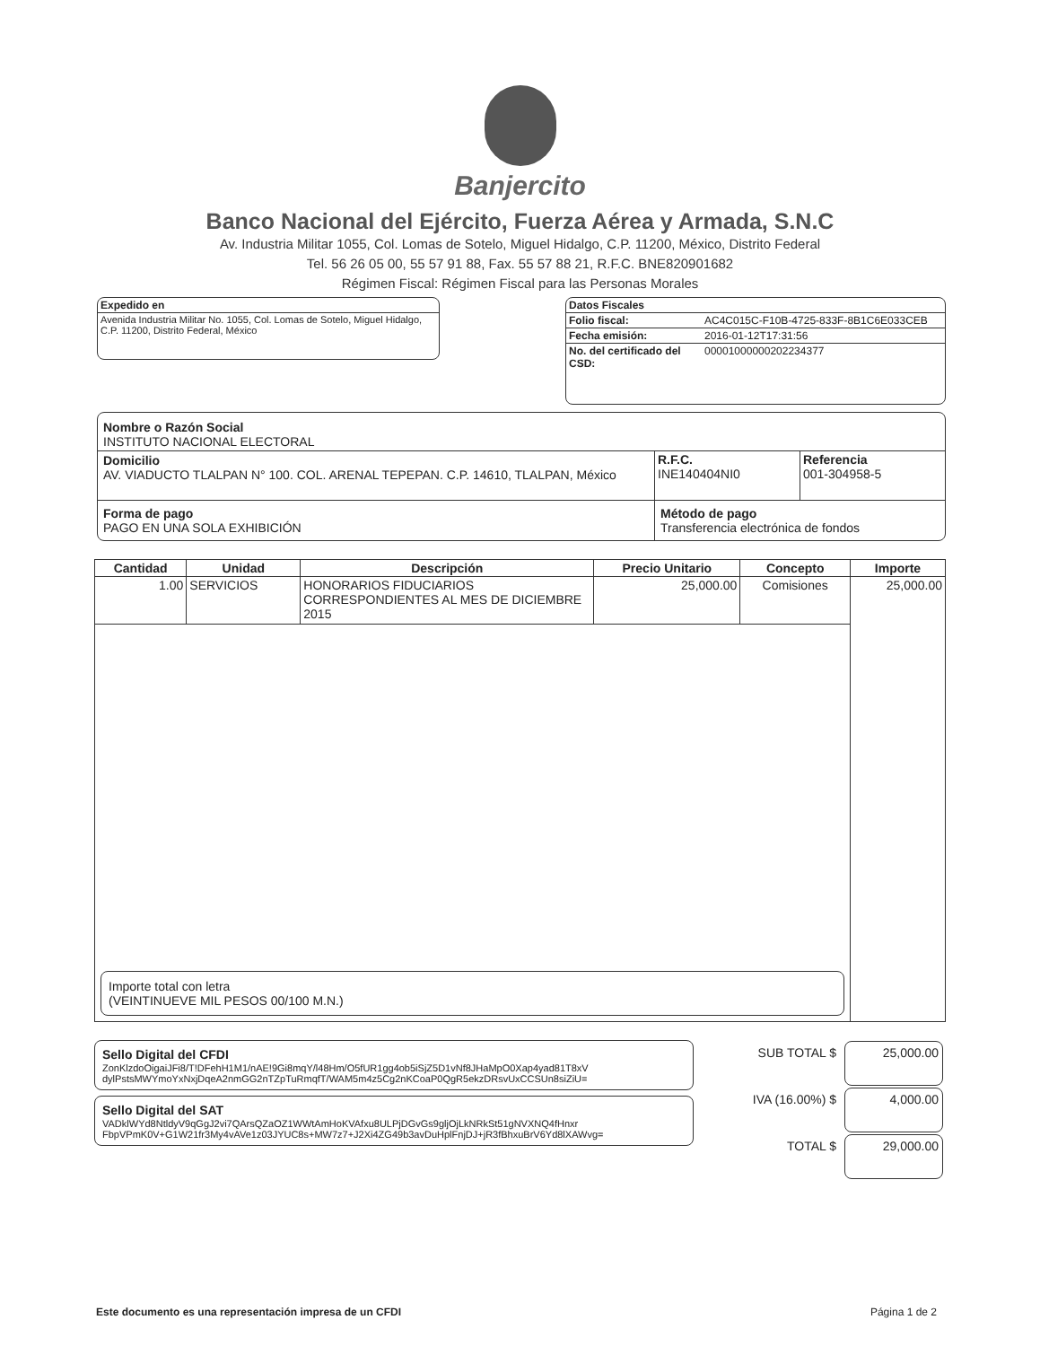Banjercito
Banco Nacional del Ejército, Fuerza Aérea y Armada, S.N.C
Av. Industria Militar 1055, Col. Lomas de Sotelo, Miguel Hidalgo, C.P. 11200, México, Distrito Federal
Tel. 56 26 05 00, 55 57 91 88, Fax. 55 57 88 21, R.F.C. BNE820901682
Régimen Fiscal: Régimen Fiscal para las Personas Morales
| Expedido en |
| --- |
| Avenida Industria Militar No. 1055, Col. Lomas de Sotelo, Miguel Hidalgo, C.P. 11200, Distrito Federal, México |
| Datos Fiscales | |
| --- | --- |
| Folio fiscal: | AC4C015C-F10B-4725-833F-8B1C6E033CEB |
| Fecha emisión: | 2016-01-12T17:31:56 |
| No. del certificado del CSD: | 00001000000202234377 |
| Nombre o Razón Social INSTITUTO NACIONAL ELECTORAL | | |
| Domicilio AV. VIADUCTO TLALPAN N° 100. COL. ARENAL TEPEPAN. C.P. 14610, TLALPAN, México | R.F.C. INE140404NI0 | Referencia 001-304958-5 |
| Forma de pago PAGO EN UNA SOLA EXHIBICIÓN | Método de pago Transferencia electrónica de fondos | |
| Cantidad | Unidad | Descripción | Precio Unitario | Concepto | Importe |
| --- | --- | --- | --- | --- | --- |
| 1.00 | SERVICIOS | HONORARIOS FIDUCIARIOS CORRESPONDIENTES AL MES DE DICIEMBRE 2015 | 25,000.00 | Comisiones | 25,000.00 |
| Importe total con letra (VEINTINUEVE MIL PESOS 00/100 M.N.) | | | | | |
Sello Digital del CFDI
ZonKlzdoOigaiJFi8/T!DFehH1M1/nAE!9Gi8mqY/l48Hm/O5fUR1gg4ob5iSjZ5D1vNf8JHaMpO0Xap4yad81T8xV dylPstsMWYmoYxNxjDqeA2nmGG2nTZpTuRmqfT/WAM5m4z5Cg2nKCoaP0QgR5ekzDRsvUxCCSUn8siZiU=
Sello Digital del SAT
VADklWYd8NtldyV9qGgJ2vi7QArsQZaOZ1WWtAmHoKVAfxu8ULPjDGvGs9gljOjLkNRkSt51gNVXNQ4fHnxr FbpVPmK0V+G1W21fr3My4vAVe1z03JYUC8s+MW7z7+J2Xi4ZG49b3avDuHplFnjDJ+jR3fBhxuBrV6Yd8lXAWvg=
| SUB TOTAL $ | 25,000.00 |
| IVA (16.00%) $ | 4,000.00 |
| TOTAL $ | 29,000.00 |
Este documento es una representación impresa de un CFDI Página 1 de 2